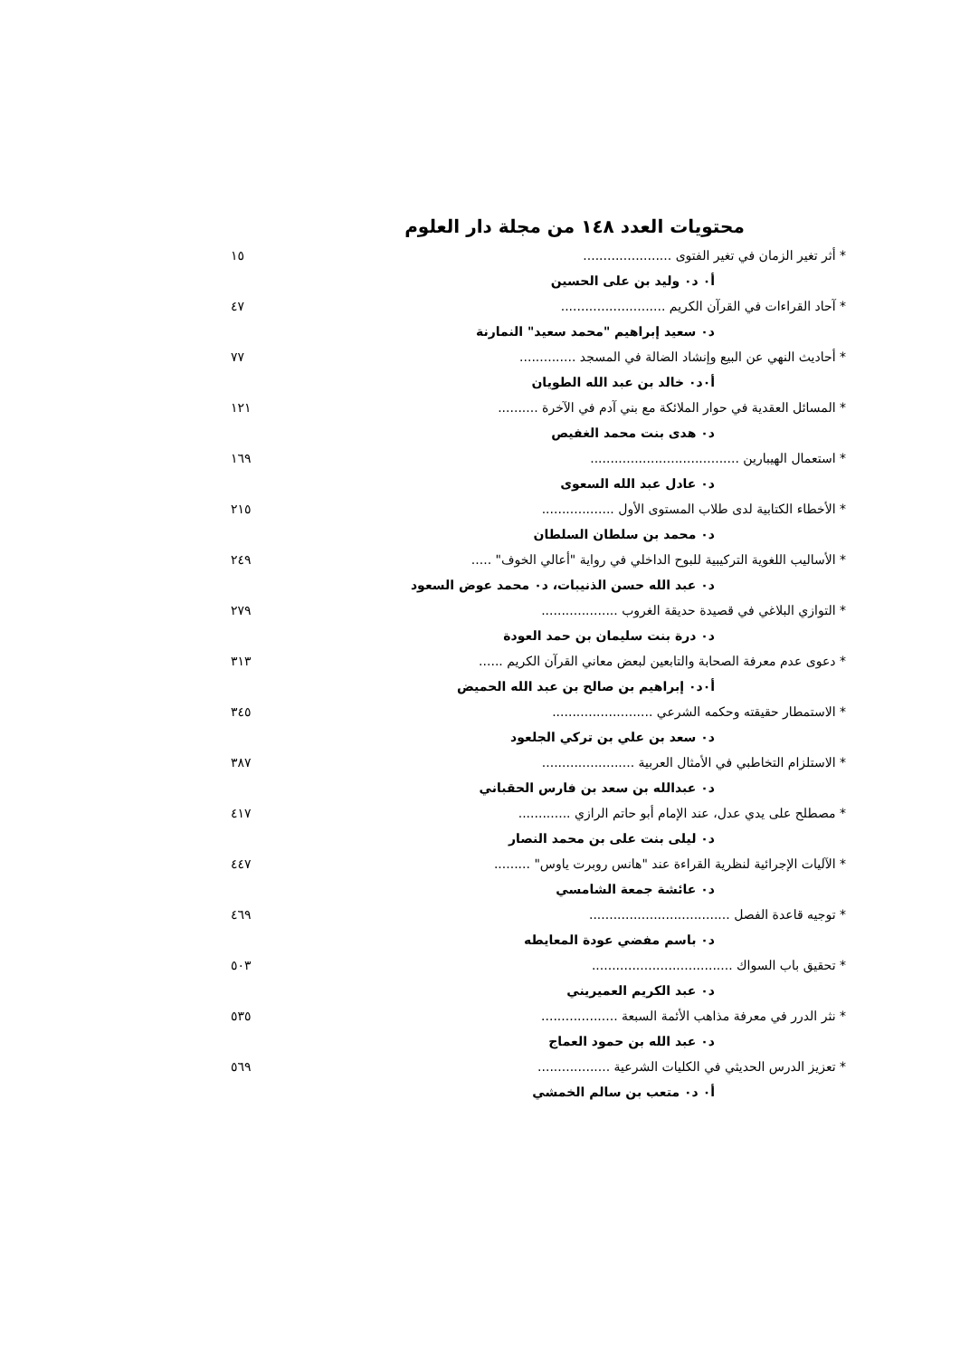محتويات العدد ١٤٨ من مجلة دار العلوم
* أثر تغير الزمان في تغير الفتوى ...................... ١٥
أ٠ د٠ وليد بن على الحسين
* آحاد القراءات في القرآن الكريم .......................... ٤٧
د٠ سعيد إبراهيم "محمد سعيد" النمارنة
* أحاديث النهي عن البيع وإنشاد الضالة في المسجد .............. ٧٧
أ٠د٠ خالد بن عبد الله الطويان
* المسائل العقدية في حوار الملائكة مع بني آدم في الآخرة .......... ١٢١
د٠ هدى بنت محمد الغفيص
* استعمال الهيبارين ..................................... ١٦٩
د٠ عادل عبد الله السعوى
* الأخطاء الكتابية لدى طلاب المستوى الأول .................. ٢١٥
د٠ محمد بن سلطان السلطان
* الأساليب اللغوية التركيبية للبوح الداخلي في رواية "أعالي الخوف" ..... ٢٤٩
د٠ عبد الله حسن الذنيبات، د٠ محمد عوض السعود
* التوازي البلاغي في قصيدة حديقة الغروب ................... ٢٧٩
د٠ درة بنت سليمان بن حمد العودة
* دعوى عدم معرفة الصحابة والتابعين لبعض معاني القرآن الكريم ...... ٣١٣
أ٠د٠ إبراهيم بن صالح بن عبد الله الحميض
* الاستمطار حقيقته وحكمه الشرعي ......................... ٣٤٥
د٠ سعد بن علي بن تركي الجلعود
* الاستلزام التخاطبي في الأمثال العربية ....................... ٣٨٧
د٠ عبدالله بن سعد بن فارس الحقباني
* مصطلح على يدي عدل، عند الإمام أبو حاتم الرازي ............. ٤١٧
د٠ ليلى بنت على بن محمد النصار
* الآليات الإجرائية لنظرية القراءة عند "هانس روبرت ياوس" ......... ٤٤٧
د٠ عائشة جمعة الشامسي
* توجيه قاعدة الفصل ................................... ٤٦٩
د٠ باسم مفضي عودة المعايطه
* تحقيق باب السواك ................................... ٥٠٣
د٠ عبد الكريم العميريني
* نثر الدرر في معرفة مذاهب الأئمة السبعة ................... ٥٣٥
د٠ عبد الله بن حمود العماج
* تعزيز الدرس الحديثي في الكليات الشرعية .................. ٥٦٩
أ٠ د٠ متعب بن سالم الخمشي